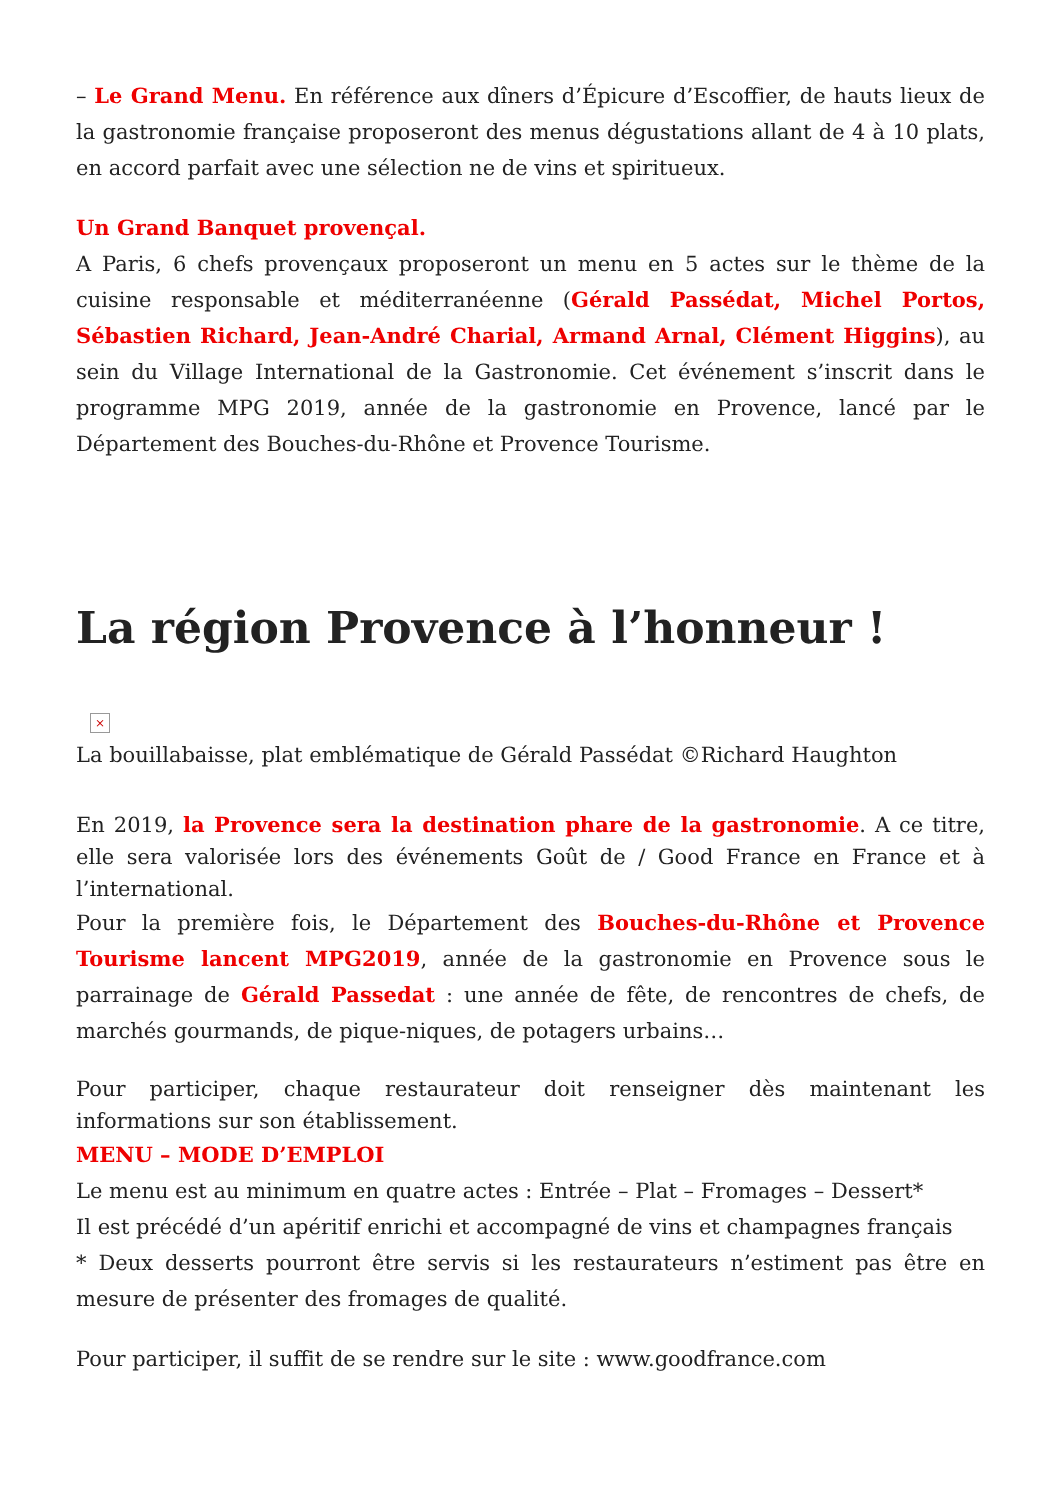– Le Grand Menu. En référence aux dîners d’Épicure d’Escoffier, de hauts lieux de la gastronomie française proposeront des menus dégustations allant de 4 à 10 plats, en accord parfait avec une sélection ne de vins et spiritueux.
Un Grand Banquet provençal.
A Paris, 6 chefs provençaux proposeront un menu en 5 actes sur le thème de la cuisine responsable et méditerranéenne (Gérald Passédat, Michel Portos, Sébastien Richard, Jean-André Charial, Armand Arnal, Clément Higgins), au sein du Village International de la Gastronomie. Cet événement s’inscrit dans le programme MPG 2019, année de la gastronomie en Provence, lancé par le Département des Bouches-du-Rhône et Provence Tourisme.
La région Provence à l’honneur !
×
La bouillabaisse, plat emblématique de Gérald Passédat ©Richard Haughton
En 2019, la Provence sera la destination phare de la gastronomie. A ce titre, elle sera valorisée lors des événements Goût de / Good France en France et à l’international.
Pour la première fois, le Département des Bouches-du-Rhône et Provence Tourisme lancent MPG2019, année de la gastronomie en Provence sous le parrainage de Gérald Passedat : une année de fête, de rencontres de chefs, de marchés gourmands, de pique-niques, de potagers urbains…
Pour participer, chaque restaurateur doit renseigner dès maintenant les informations sur son établissement.
MENU – MODE D’EMPLOI
Le menu est au minimum en quatre actes : Entrée – Plat – Fromages – Dessert*
Il est précédé d’un apéritif enrichi et accompagné de vins et champagnes français
* Deux desserts pourront être servis si les restaurateurs n’estiment pas être en mesure de présenter des fromages de qualité.
Pour participer, il suffit de se rendre sur le site : www.goodfrance.com